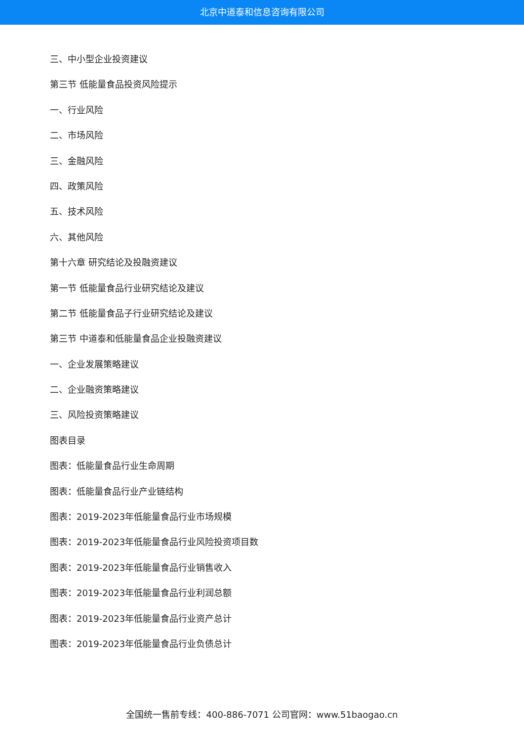北京中道泰和信息咨询有限公司
三、中小型企业投资建议
第三节 低能量食品投资风险提示
一、行业风险
二、市场风险
三、金融风险
四、政策风险
五、技术风险
六、其他风险
第十六章 研究结论及投融资建议
第一节 低能量食品行业研究结论及建议
第二节 低能量食品子行业研究结论及建议
第三节 中道泰和低能量食品企业投融资建议
一、企业发展策略建议
二、企业融资策略建议
三、风险投资策略建议
图表目录
图表：低能量食品行业生命周期
图表：低能量食品行业产业链结构
图表：2019-2023年低能量食品行业市场规模
图表：2019-2023年低能量食品行业风险投资项目数
图表：2019-2023年低能量食品行业销售收入
图表：2019-2023年低能量食品行业利润总额
图表：2019-2023年低能量食品行业资产总计
图表：2019-2023年低能量食品行业负债总计
全国统一售前专线：400-886-7071 公司官网：www.51baogao.cn